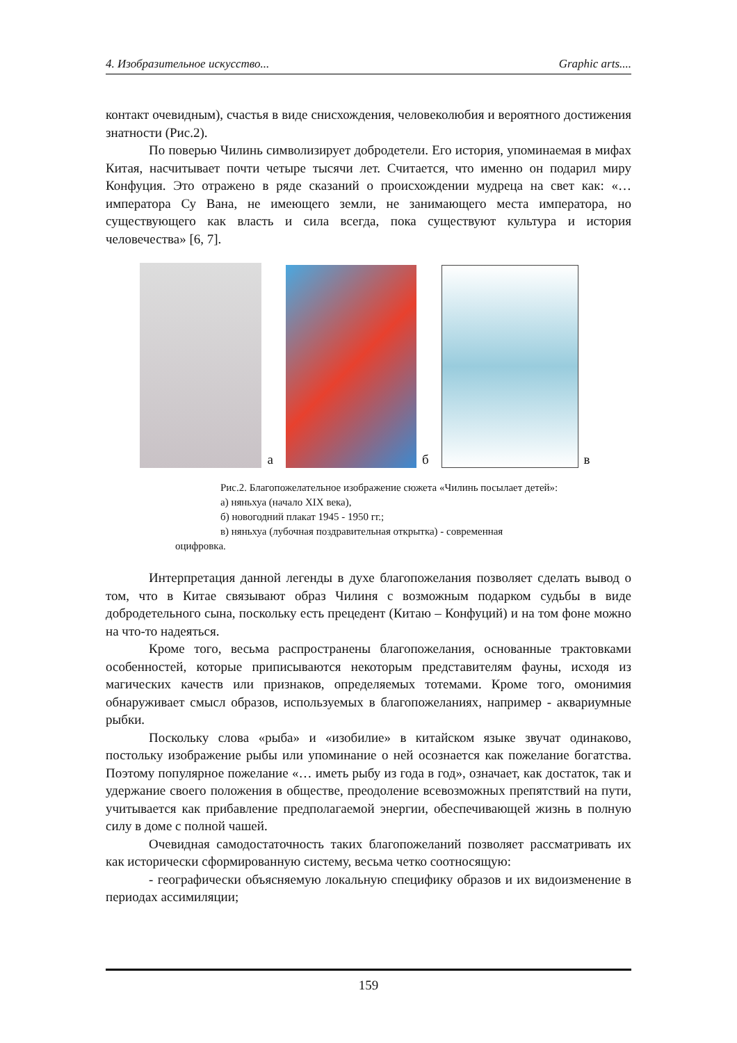4. Изобразительное искусство... Graphic arts....
контакт очевидным), счастья в виде снисхождения, человеколюбия и вероятного достижения знатности (Рис.2).
По поверью Чилинь символизирует добродетели. Его история, упоминаемая в мифах Китая, насчитывает почти четыре тысячи лет. Считается, что именно он подарил миру Конфуция. Это отражено в ряде сказаний о происхождении мудреца на свет как: «…императора Су Вана, не имеющего земли, не занимающего места императора, но существующего как власть и сила всегда, пока существуют культура и история человечества» [6, 7].
а
б
в
Рис.2. Благопожелательное изображение сюжета «Чилинь посылает детей»:
а) няньхуа (начало XIX века),
б) новогодний плакат 1945 - 1950 гг.;
в) няньхуа (лубочная поздравительная открытка) - современная
оцифровка.
Интерпретация данной легенды в духе благопожелания позволяет сделать вывод о том, что в Китае связывают образ Чилиня с возможным подарком судьбы в виде добродетельного сына, поскольку есть прецедент (Китаю – Конфуций) и на том фоне можно на что-то надеяться.
Кроме того, весьма распространены благопожелания, основанные трактовками особенностей, которые приписываются некоторым представителям фауны, исходя из магических качеств или признаков, определяемых тотемами. Кроме того, омонимия обнаруживает смысл образов, используемых в благопожеланиях, например - аквариумные рыбки.
Поскольку слова «рыба» и «изобилие» в китайском языке звучат одинаково, постольку изображение рыбы или упоминание о ней осознается как пожелание богатства. Поэтому популярное пожелание «… иметь рыбу из года в год», означает, как достаток, так и удержание своего положения в обществе, преодоление всевозможных препятствий на пути, учитывается как прибавление предполагаемой энергии, обеспечивающей жизнь в полную силу в доме с полной чашей.
Очевидная самодостаточность таких благопожеланий позволяет рассматривать их как исторически сформированную систему, весьма четко соотносящую:
- географически объясняемую локальную специфику образов и их видоизменение в периодах ассимиляции;
159